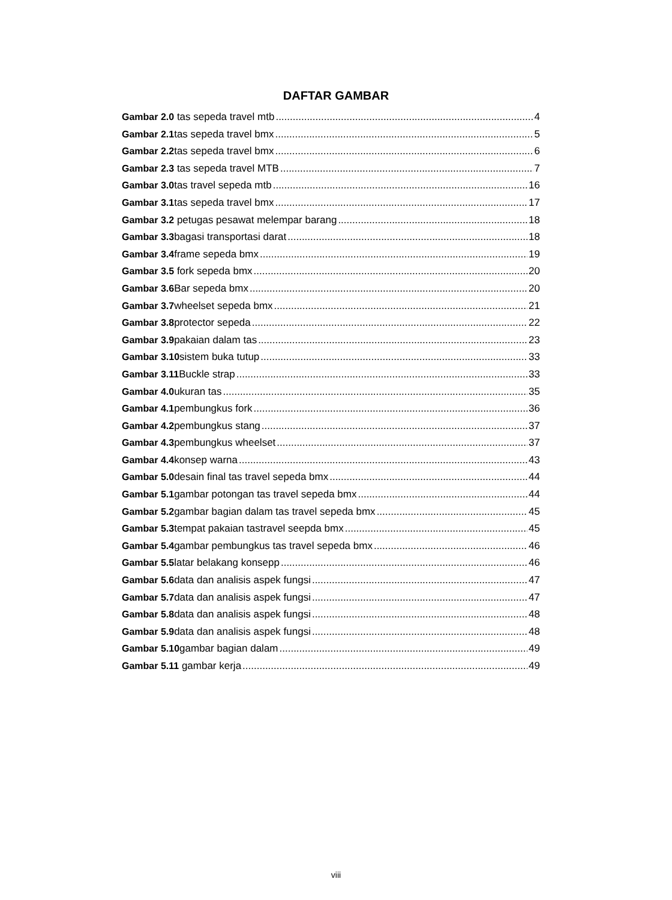DAFTAR GAMBAR
Gambar 2.0 tas sepeda travel mtb 4
Gambar 2.1tas sepeda travel bmx 5
Gambar 2.2tas sepeda travel bmx 6
Gambar 2.3 tas sepeda travel MTB 7
Gambar 3.0tas travel sepeda mtb 16
Gambar 3.1tas sepeda travel bmx 17
Gambar 3.2 petugas pesawat melempar barang 18
Gambar 3.3bagasi transportasi darat 18
Gambar 3.4frame sepeda bmx 19
Gambar 3.5 fork sepeda bmx 20
Gambar 3.6 Bar sepeda bmx 20
Gambar 3.7wheelset sepeda bmx 21
Gambar 3.8protector sepeda 22
Gambar 3.9pakaian dalam tas 23
Gambar 3.10sistem buka tutup 33
Gambar 3.11 Buckle strap 33
Gambar 4.0ukuran tas 35
Gambar 4.1pembungkus fork 36
Gambar 4.2pembungkus stang 37
Gambar 4.3pembungkus wheelset 37
Gambar 4.4konsep warna 43
Gambar 5.0desain final tas travel sepeda bmx 44
Gambar 5.1gambar potongan tas travel sepeda bmx 44
Gambar 5.2gambar bagian dalam tas travel sepeda bmx 45
Gambar 5.3tempat pakaian tastravel seepda bmx 45
Gambar 5.4gambar pembungkus tas travel sepeda bmx 46
Gambar 5.5latar belakang konsepp 46
Gambar 5.6data dan analisis aspek fungsi 47
Gambar 5.7data dan analisis aspek fungsi 47
Gambar 5.8data dan analisis aspek fungsi 48
Gambar 5.9data dan analisis aspek fungsi 48
Gambar 5.10gambar bagian dalam 49
Gambar 5.11 gambar kerja 49
viii